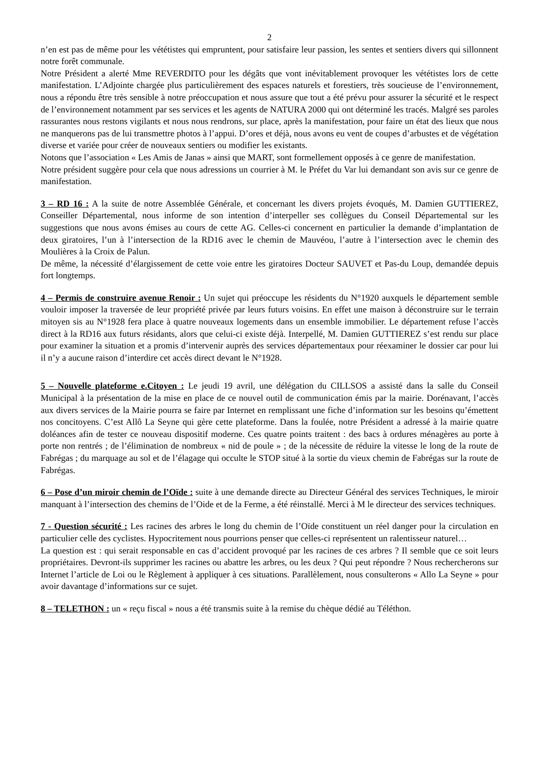2
n’en est pas de même pour les vététistes qui empruntent, pour satisfaire leur passion, les sentes et sentiers divers qui sillonnent notre forêt communale.
Notre Président a alerté Mme REVERDITO pour les dégâts que vont inévitablement provoquer les vététistes lors de cette manifestation. L’Adjointe chargée plus particulièrement des espaces naturels et forestiers, très soucieuse de l’environnement, nous a répondu être très sensible à notre préoccupation et nous assure que tout a été prévu pour assurer la sécurité et le respect de l’environnement notamment par ses services et les agents de NATURA 2000 qui ont déterminé les tracés. Malgré ses paroles rassurantes nous restons vigilants et nous nous rendrons, sur place, après la manifestation, pour faire un état des lieux que nous ne manquerons pas de lui transmettre photos à l’appui. D’ores et déjà, nous avons eu vent de coupes d’arbustes et de végétation diverse et variée pour créer de nouveaux sentiers ou modifier les existants.
Notons que l’association « Les Amis de Janas » ainsi que MART, sont formellement opposés à ce genre de manifestation.
Notre président suggère pour cela que nous adressions un courrier à M. le Préfet du Var lui demandant son avis sur ce genre de manifestation.
3 – RD 16 : A la suite de notre Assemblée Générale, et concernant les divers projets évoqués, M. Damien GUTTIEREZ, Conseiller Départemental, nous informe de son intention d’interpeller ses collègues du Conseil Départemental sur les suggestions que nous avons émises au cours de cette AG. Celles-ci concernent en particulier la demande d’implantation de deux giratoires, l’un à l’intersection de la RD16 avec le chemin de Mauvéou, l’autre à l’intersection avec le chemin des Moulières à la Croix de Palun.
De même, la nécessité d’élargissement de cette voie entre les giratoires Docteur SAUVET et Pas-du Loup, demandée depuis fort longtemps.
4 – Permis de construire avenue Renoir : Un sujet qui préoccupe les résidents du N°1920 auxquels le département semble vouloir imposer la traversée de leur propriété privée par leurs futurs voisins. En effet une maison à déconstruire sur le terrain mitoyen sis au N°1928 fera place à quatre nouveaux logements dans un ensemble immobilier. Le département refuse l’accès direct à la RD16 aux futurs résidants, alors que celui-ci existe déjà. Interpellé, M. Damien GUTTIEREZ s’est rendu sur place pour examiner la situation et a promis d’intervenir auprès des services départementaux pour réexaminer le dossier car pour lui il n’y a aucune raison d’interdire cet accès direct devant le N°1928.
5 – Nouvelle plateforme e.Citoyen : Le jeudi 19 avril, une délégation du CILLSOS a assisté dans la salle du Conseil Municipal à la présentation de la mise en place de ce nouvel outil de communication émis par la mairie. Dorénavant, l’accès aux divers services de la Mairie pourra se faire par Internet en remplissant une fiche d’information sur les besoins qu’émettent nos concitoyens. C’est Allô La Seyne qui gère cette plateforme. Dans la foulée, notre Président a adressé à la mairie quatre doléances afin de tester ce nouveau dispositif moderne. Ces quatre points traitent : des bacs à ordures ménagères au porte à porte non rentrés ; de l’élimination de nombreux « nid de poule » ; de la nécessite de réduire la vitesse le long de la route de Fabrégas ; du marquage au sol et de l’élagage qui occulte le STOP situé à la sortie du vieux chemin de Fabrégas sur la route de Fabrégas.
6 – Pose d’un miroir chemin de l’Oïde : suite à une demande directe au Directeur Général des services Techniques, le miroir manquant à l’intersection des chemins de l’Oide et de la Ferme, a été réinstallé. Merci à M le directeur des services techniques.
7 - Question sécurité : Les racines des arbres le long du chemin de l’Oïde constituent un réel danger pour la circulation en particulier celle des cyclistes. Hypocritement nous pourrions penser que celles-ci représentent un ralentisseur naturel…
La question est : qui serait responsable en cas d’accident provoqué par les racines de ces arbres ? Il semble que ce soit leurs propriétaires. Devront-ils supprimer les racines ou abattre les arbres, ou les deux ? Qui peut répondre ? Nous rechercherons sur Internet l’article de Loi ou le Règlement à appliquer à ces situations. Parallèlement, nous consulterons « Allo La Seyne » pour avoir davantage d’informations sur ce sujet.
8 – TELETHON : un « reçu fiscal » nous a été transmis suite à la remise du chèque dédié au Téléthon.